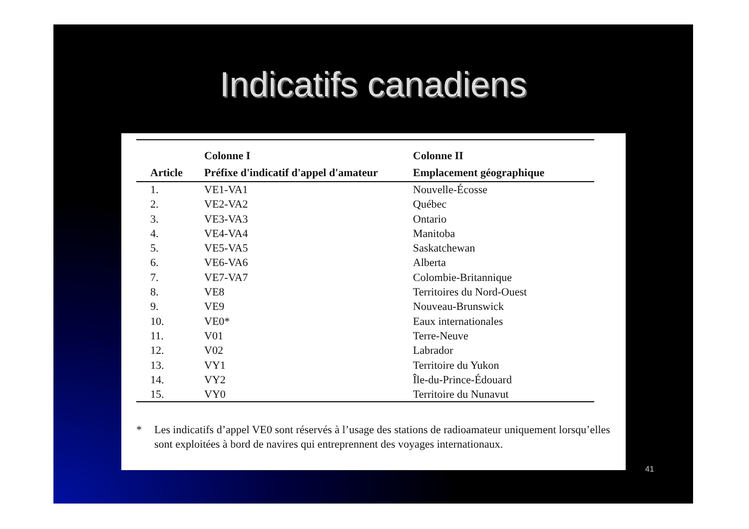Indicatifs canadiens
| | Colonne I | Colonne II |
| --- | --- | --- |
| Article | Préfixe d'indicatif d'appel d'amateur | Emplacement géographique |
| 1. | VE1-VA1 | Nouvelle-Écosse |
| 2. | VE2-VA2 | Québec |
| 3. | VE3-VA3 | Ontario |
| 4. | VE4-VA4 | Manitoba |
| 5. | VE5-VA5 | Saskatchewan |
| 6. | VE6-VA6 | Alberta |
| 7. | VE7-VA7 | Colombie-Britannique |
| 8. | VE8 | Territoires du Nord-Ouest |
| 9. | VE9 | Nouveau-Brunswick |
| 10. | VE0* | Eaux internationales |
| 11. | V01 | Terre-Neuve |
| 12. | V02 | Labrador |
| 13. | VY1 | Territoire du Yukon |
| 14. | VY2 | Île-du-Prince-Édouard |
| 15. | VY0 | Territoire du Nunavut |
* Les indicatifs d’appel VE0 sont réservés à l’usage des stations de radioamateur uniquement lorsqu’elles sont exploitées à bord de navires qui entreprennent des voyages internationaux.
41